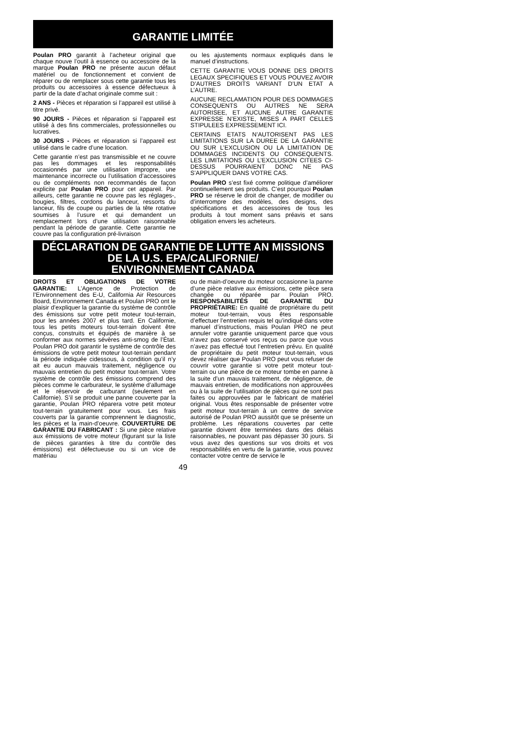GARANTIE LIMITÉE
Poulan PRO garantit à l’acheteur original que chaque nouve l’outil à essence ou accessoire de la marque Poulan PRO ne présente aucun défaut matériel ou de fonctionnement et convient de réparer ou de remplacer sous cette garantie tous les produits ou accessoires à essence défectueux à partir de la date d’achat originale comme suit :
2 ANS - Pièces et réparation si l’appareil est utilisé à titre privé.
90 JOURS - Pièces et réparation si l’appareil est utilisé à des fins commerciales, professionnelles ou lucratives.
30 JOURS - Pièces et réparation si l’appareil est utilisé dans le cadre d’une location.
Cette garantie n’est pas transmissible et ne couvre pas les dommages et les responsabilités occasionnés par une utilisation impropre, une maintenance incorrecte ou l’utilisation d’accessoires ou de compléments non recommandés de façon explicite par Poulan PRO pour cet appareil. Par ailleurs, cette garantie ne couvre pas les réglages-, bougies, filtres, cordons du lanceur, ressorts du lanceur, fils de coupe ou parties de la tête rotative soumises à l’usure et qui demandent un remplacement lors d’une utilisation raisonnable pendant la période de garantie. Cette garantie ne couvre pas la configuration pré-livraison
ou les ajustements normaux expliqués dans le manuel d’instructions.
CETTE GARANTIE VOUS DONNE DES DROITS LEGAUX SPECIFIQUES ET VOUS POUVEZ AVOIR D’AUTRES DROITS VARIANT D’UN ETAT A L’AUTRE.
AUCUNE RECLAMATION POUR DES DOMMAGES CONSEQUENTS OU AUTRES NE SERA AUTORISEE, ET AUCUNE AUTRE GARANTIE EXPRESSE N’EXISTE, MISES A PART CELLES STIPULEES EXPRESSEMENT ICI.
CERTAINS ETATS N’AUTORISENT PAS LES LIMITATIONS SUR LA DUREE DE LA GARANTIE OU SUR L’EXCLUSION OU LA LIMITATION DE DOMMAGES INCIDENTS OU CONSEQUENTS. LES LIMITATIONS OU L’EXCLUSION CITEES CI-DESSUS POURRAIENT DONC NE PAS S’APPLIQUER DANS VOTRE CAS.
Poulan PRO s’est fixé comme politique d’améliorer continuellement ses produits. C’est pourquoi Poulan PRO se réserve le droit de changer, de modifier ou d’interrompre des modèles, des designs, des spécifications et des accessoires de tous les produits à tout moment sans préavis et sans obligation envers les acheteurs.
DÉCLARATION DE GARANTIE DE LUTTE AN MISSIONS
DE LA U.S. EPA/CALIFORNIE/
ENVIRONNEMENT CANADA
DROITS ET OBLIGATIONS DE VOTRE GARANTIE: L’Agence de Protection de l’Environnement des E-U, California Air Resources Board, Environnement Canada et Poulan PRO ont le plaisir d’expliquer la garantie du système de contrôle des émissions sur votre petit moteur tout-terrain, pour les années 2007 et plus tard. En Californie, tous les petits moteurs tout-terrain doivent être conçus, construits et équipés de manière à se conformer aux normes sévères anti-smog de l’État. Poulan PRO doit garantir le système de contrôle des émissions de votre petit moteur tout-terrain pendant la période indiquée cidessous, à condition qu’il n’y ait eu aucun mauvais traitement, négligence ou mauvais entretien du petit moteur tout-terrain. Votre système de contrôle des émissions comprend des pièces comme le carburateur, le système d’allumage et le réservoir de carburant (seulement en Californie). S’il se produit une panne couverte par la garantie, Poulan PRO réparera votre petit moteur tout-terrain gratuitement pour vous. Les frais couverts par la garantie comprennent le diagnostic, les pièces et la main-d’oeuvre. COUVERTURE DE GARANTIE DU FABRICANT : Si une pièce relative aux émissions de votre moteur (figurant sur la liste de pièces garanties à titre du contrôle des émissions) est défectueuse ou si un vice de matériau
ou de main-d’oeuvre du moteur occasionne la panne d’une pièce relative aux émissions, cette pièce sera changée ou réparée par Poulan PRO. RESPONSABILITÉS DE GARANTIE DU PROPRIÉTAIRE: En qualité de propriétaire du petit moteur tout-terrain, vous êtes responsable d’effectuer l’entretien requis tel qu’indiqué dans votre manuel d’instructions, mais Poulan PRO ne peut annuler votre garantie uniquement parce que vous n’avez pas conservé vos reçus ou parce que vous n’avez pas effectué tout l’entretien prévu. En qualité de propriétaire du petit moteur tout-terrain, vous devez réaliser que Poulan PRO peut vous refuser de couvrir votre garantie si votre petit moteur tout-terrain ou une pièce de ce moteur tombe en panne à la suite d’un mauvais traitement, de négligence, de mauvais entretien, de modifications non approuvées ou à la suite de l’utilisation de pièces qui ne sont pas faites ou approuvées par le fabricant de matériel original. Vous êtes responsable de présenter votre petit moteur tout-terrain à un centre de service autorisé de Poulan PRO aussitôt que se présente un problème. Les réparations couvertes par cette garantie doivent être terminées dans des délais raisonnables, ne pouvant pas dépasser 30 jours. Si vous avez des questions sur vos droits et vos responsabilités en vertu de la garantie, vous pouvez contacter votre centre de service le
49